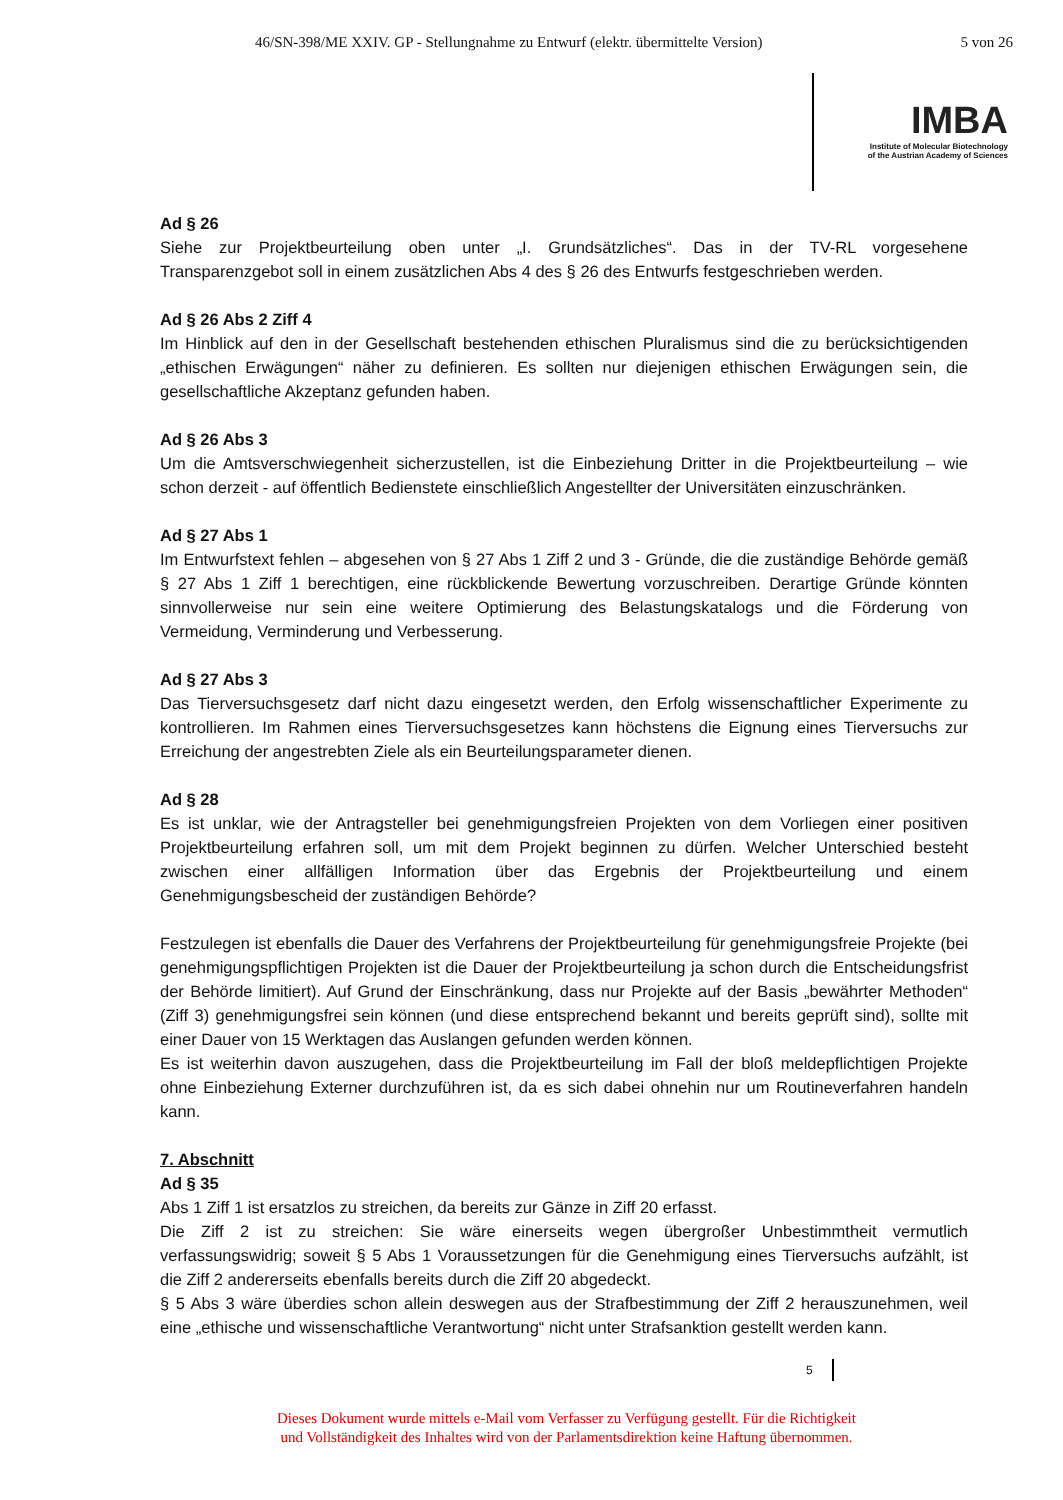46/SN-398/ME XXIV. GP - Stellungnahme zu Entwurf (elektr. übermittelte Version) 5 von 26
IMBA
Institute of Molecular Biotechnology
of the Austrian Academy of Sciences
Ad § 26
Siehe zur Projektbeurteilung oben unter „I. Grundsätzliches“. Das in der TV-RL vorgesehene Transparenzgebot soll in einem zusätzlichen Abs 4 des § 26 des Entwurfs festgeschrieben werden.
Ad § 26 Abs 2 Ziff 4
Im Hinblick auf den in der Gesellschaft bestehenden ethischen Pluralismus sind die zu berücksichtigenden „ethischen Erwägungen“ näher zu definieren. Es sollten nur diejenigen ethischen Erwägungen sein, die gesellschaftliche Akzeptanz gefunden haben.
Ad § 26 Abs 3
Um die Amtsverschwiegenheit sicherzustellen, ist die Einbeziehung Dritter in die Projektbeurteilung – wie schon derzeit - auf öffentlich Bedienstete einschließlich Angestellter der Universitäten einzuschränken.
Ad § 27 Abs 1
Im Entwurfstext fehlen – abgesehen von § 27 Abs 1 Ziff 2 und 3 - Gründe, die die zuständige Behörde gemäß § 27 Abs 1 Ziff 1 berechtigen, eine rückblickende Bewertung vorzuschreiben. Derartige Gründe könnten sinnvollerweise nur sein eine weitere Optimierung des Belastungskatalogs und die Förderung von Vermeidung, Verminderung und Verbesserung.
Ad § 27 Abs 3
Das Tierversuchsgesetz darf nicht dazu eingesetzt werden, den Erfolg wissenschaftlicher Experimente zu kontrollieren. Im Rahmen eines Tierversuchsgesetzes kann höchstens die Eignung eines Tierversuchs zur Erreichung der angestrebten Ziele als ein Beurteilungsparameter dienen.
Ad § 28
Es ist unklar, wie der Antragsteller bei genehmigungsfreien Projekten von dem Vorliegen einer positiven Projektbeurteilung erfahren soll, um mit dem Projekt beginnen zu dürfen. Welcher Unterschied besteht zwischen einer allfälligen Information über das Ergebnis der Projektbeurteilung und einem Genehmigungsbescheid der zuständigen Behörde?
Festzulegen ist ebenfalls die Dauer des Verfahrens der Projektbeurteilung für genehmigungsfreie Projekte (bei genehmigungspflichtigen Projekten ist die Dauer der Projektbeurteilung ja schon durch die Entscheidungsfrist der Behörde limitiert). Auf Grund der Einschränkung, dass nur Projekte auf der Basis „bewährter Methoden“ (Ziff 3) genehmigungsfrei sein können (und diese entsprechend bekannt und bereits geprüft sind), sollte mit einer Dauer von 15 Werktagen das Auslangen gefunden werden können.
Es ist weiterhin davon auszugehen, dass die Projektbeurteilung im Fall der bloß meldepflichtigen Projekte ohne Einbeziehung Externer durchzuführen ist, da es sich dabei ohnehin nur um Routineverfahren handeln kann.
7. Abschnitt
Ad § 35
Abs 1 Ziff 1 ist ersatzlos zu streichen, da bereits zur Gänze in Ziff 20 erfasst.
Die Ziff 2 ist zu streichen: Sie wäre einerseits wegen übergroßer Unbestimmtheit vermutlich verfassungswidrig; soweit § 5 Abs 1 Voraussetzungen für die Genehmigung eines Tierversuchs aufzählt, ist die Ziff 2 andererseits ebenfalls bereits durch die Ziff 20 abgedeckt.
§ 5 Abs 3 wäre überdies schon allein deswegen aus der Strafbestimmung der Ziff 2 herauszunehmen, weil eine „ethische und wissenschaftliche Verantwortung“ nicht unter Strafsanktion gestellt werden kann.
5
Dieses Dokument wurde mittels e-Mail vom Verfasser zu Verfügung gestellt. Für die Richtigkeit
und Vollständigkeit des Inhaltes wird von der Parlamentsdirektion keine Haftung übernommen.